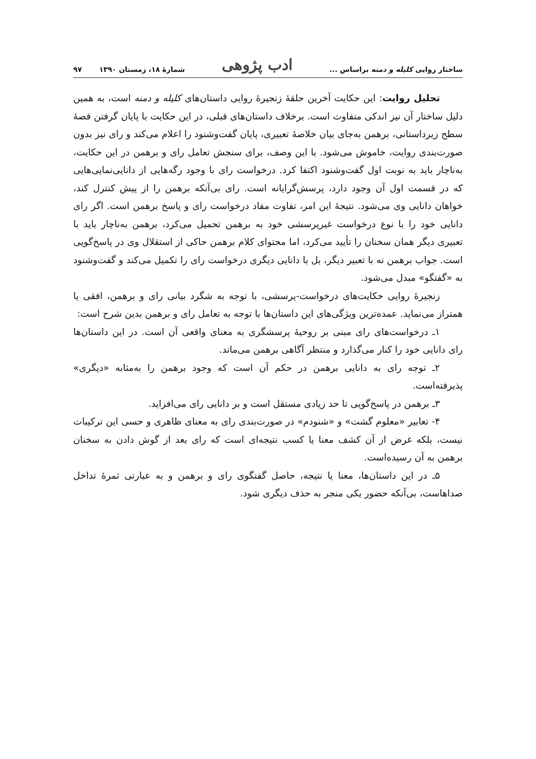ساختار روایی کلیله و دمنه براساس ... ادب پژوهی شمارهٔ ۱۸، زمستان ۱۳۹۰ ۹۷
تحلیل روایت: این حکایت آخرین حلقهٔ زنجیرهٔ روایی داستان‌های کلیله و دمنه است، به همین دلیل ساختار آن نیز اندکی متفاوت است. برخلاف داستان‌های قبلی، در این حکایت با پایان گرفتن قصهٔ سطح زیرداستانی، برهمن به‌جای بیان خلاصهٔ تعبیری، پایان گفت‌وشنود را اعلام می‌کند و رای نیز بدون صورت‌بندی روایت، خاموش می‌شود. با این وصف، برای سنجش تعامل رای و برهمن در این حکایت، به‌ناچار باید به نوبت اول گفت‌وشنود اکتفا کرد. درخواست رای با وجود رگه‌هایی از دانایی‌نمایی‌هایی که در قسمت اول آن وجود دارد، پرسش‌گرایانه است. رای بی‌آنکه برهمن را از پیش کنترل کند، خواهان دانایی وی می‌شود. نتیجهٔ این امر، تفاوت مفاد درخواست رای و پاسخ برهمن است. اگر رای دانایی خود را با نوع درخواست غیرپرسشی خود به برهمن تحمیل می‌کرد، برهمن به‌ناچار باید با تعبیری دیگر همان سخنان را تأیید می‌کرد، اما محتوای کلام برهمن حاکی از استقلال وی در پاسخ‌گویی است. جواب برهمن نه با تعبیر دیگر، بل با دانایی دیگری درخواست رای را تکمیل می‌کند و گفت‌وشنود به «گفتگو» مبدل می‌شود.
زنجیرهٔ روایی حکایت‌های درخواست-پرسشی، با توجه به شگرد بیانی رای و برهمن، افقی یا همتراز می‌نماید. عمده‌ترین ویژگی‌های این داستان‌ها با توجه به تعامل رای و برهمن بدین شرح است:
۱ـ درخواست‌های رای مبنی بر روحیهٔ پرسشگری به معنای واقعی آن است. در این داستان‌ها رای دانایی خود را کنار می‌گذارد و منتظر آگاهی برهمن می‌ماند.
۲ـ توجه رای به دانایی برهمن در حکم آن است که وجود برهمن را به‌مثابه «دیگری» پذیرفته‌است.
۳ـ برهمن در پاسخ‌گویی تا حد زیادی مستقل است و بر دانایی رای می‌افزاید.
۴- تعابیر «معلوم گشت» و «شنودم» در صورت‌بندی رای به معنای ظاهری و حسی این ترکیبات نیست، بلکه غرض از آن کشف معنا یا کسب نتیجه‌ای است که رای بعد از گوش دادن به سخنان برهمن به آن رسیده‌است.
۵ـ در این داستان‌ها، معنا یا نتیجه، حاصل گفتگوی رای و برهمن و به عبارتی ثمرهٔ تداخل صداهاست، بی‌آنکه حضور یکی منجر به حذف دیگری شود.